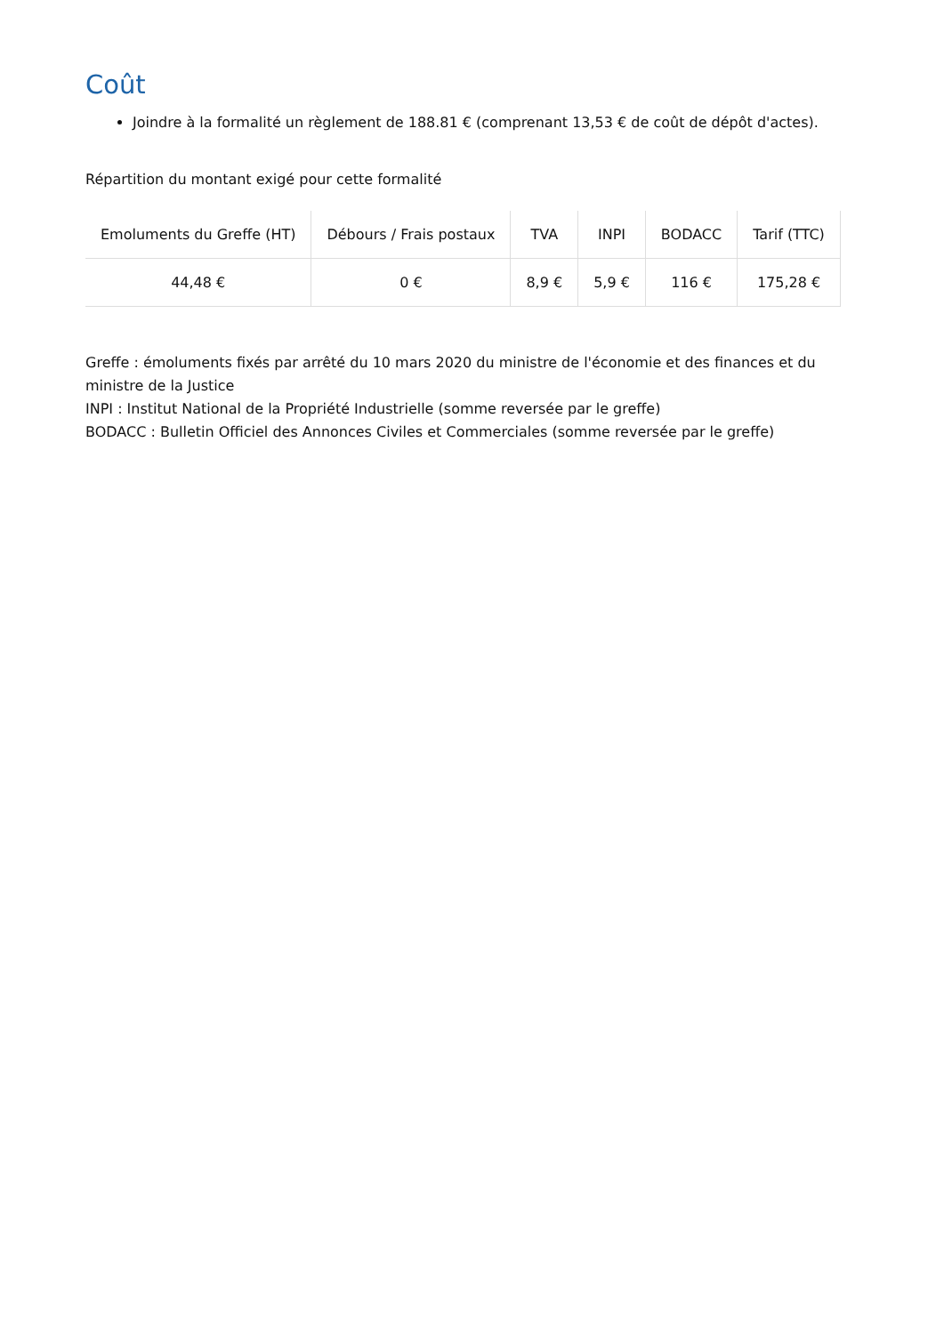Coût
Joindre à la formalité un règlement de 188.81 € (comprenant 13,53 € de coût de dépôt d'actes).
Répartition du montant exigé pour cette formalité
| Emoluments du Greffe (HT) | Débours / Frais postaux | TVA | INPI | BODACC | Tarif (TTC) |
| --- | --- | --- | --- | --- | --- |
| 44,48 € | 0 € | 8,9 € | 5,9 € | 116 € | 175,28 € |
Greffe : émoluments fixés par arrêté du 10 mars 2020 du ministre de l'économie et des finances et du ministre de la Justice
INPI : Institut National de la Propriété Industrielle (somme reversée par le greffe)
BODACC : Bulletin Officiel des Annonces Civiles et Commerciales (somme reversée par le greffe)